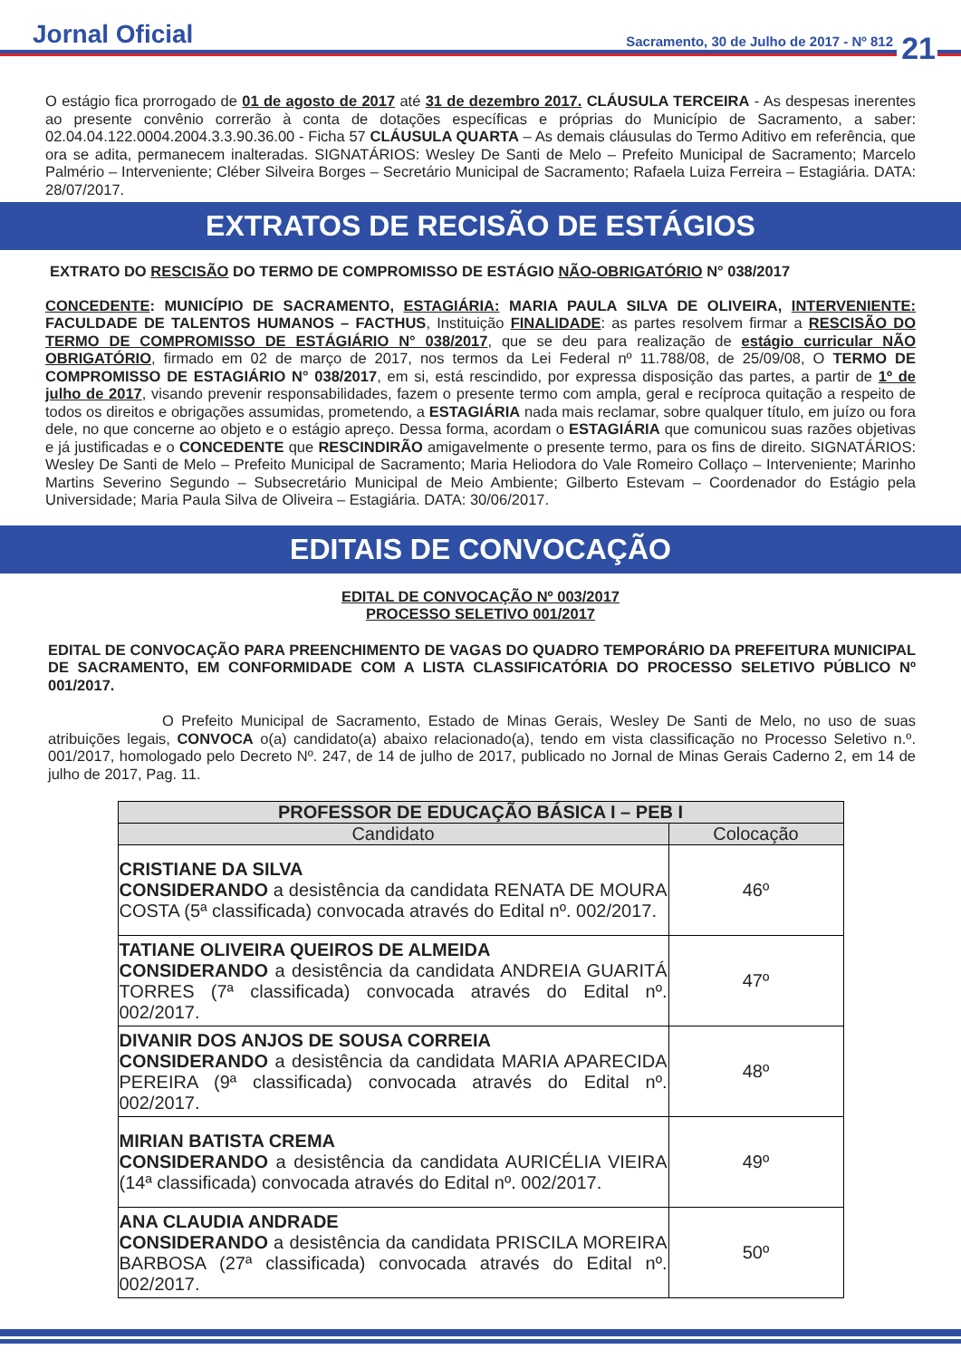Jornal Oficial
Sacramento, 30 de Julho de 2017 - Nº 812
21
O estágio fica prorrogado de 01 de agosto de 2017 até 31 de dezembro 2017. CLÁUSULA TERCEIRA - As despesas inerentes ao presente convênio correrão à conta de dotações específicas e próprias do Município de Sacramento, a saber: 02.04.04.122.0004.2004.3.3.90.36.00 - Ficha 57 CLÁUSULA QUARTA – As demais cláusulas do Termo Aditivo em referência, que ora se adita, permanecem inalteradas. SIGNATÁRIOS: Wesley De Santi de Melo – Prefeito Municipal de Sacramento; Marcelo Palmério – Interveniente; Cléber Silveira Borges – Secretário Municipal de Sacramento; Rafaela Luiza Ferreira – Estagiária. DATA: 28/07/2017.
EXTRATOS DE RECISÃO DE ESTÁGIOS
EXTRATO DO RESCISÃO DO TERMO DE COMPROMISSO DE ESTÁGIO NÃO-OBRIGATÓRIO N° 038/2017
CONCEDENTE: MUNICÍPIO DE SACRAMENTO, ESTAGIÁRIA: MARIA PAULA SILVA DE OLIVEIRA, INTERVENIENTE: FACULDADE DE TALENTOS HUMANOS – FACTHUS, Instituição FINALIDADE: as partes resolvem firmar a RESCISÃO DO TERMO DE COMPROMISSO DE ESTÁGIÁRIO N° 038/2017, que se deu para realização de estágio curricular NÃO OBRIGATÓRIO, firmado em 02 de março de 2017, nos termos da Lei Federal nº 11.788/08, de 25/09/08, O TERMO DE COMPROMISSO DE ESTAGIÁRIO N° 038/2017, em si, está rescindido, por expressa disposição das partes, a partir de 1º de julho de 2017, visando prevenir responsabilidades, fazem o presente termo com ampla, geral e recíproca quitação a respeito de todos os direitos e obrigações assumidas, prometendo, a ESTAGIÁRIA nada mais reclamar, sobre qualquer título, em juízo ou fora dele, no que concerne ao objeto e o estágio apreço. Dessa forma, acordam o ESTAGIÁRIA que comunicou suas razões objetivas e já justificadas e o CONCEDENTE que RESCINDIRÃO amigavelmente o presente termo, para os fins de direito. SIGNATÁRIOS: Wesley De Santi de Melo – Prefeito Municipal de Sacramento; Maria Heliodora do Vale Romeiro Collaço – Interveniente; Marinho Martins Severino Segundo – Subsecretário Municipal de Meio Ambiente; Gilberto Estevam – Coordenador do Estágio pela Universidade; Maria Paula Silva de Oliveira – Estagiária. DATA: 30/06/2017.
EDITAIS DE CONVOCAÇÃO
EDITAL DE CONVOCAÇÃO Nº 003/2017
PROCESSO SELETIVO 001/2017
EDITAL DE CONVOCAÇÃO PARA PREENCHIMENTO DE VAGAS DO QUADRO TEMPORÁRIO DA PREFEITURA MUNICIPAL DE SACRAMENTO, EM CONFORMIDADE COM A LISTA CLASSIFICATÓRIA DO PROCESSO SELETIVO PÚBLICO Nº 001/2017.
O Prefeito Municipal de Sacramento, Estado de Minas Gerais, Wesley De Santi de Melo, no uso de suas atribuições legais, CONVOCA o(a) candidato(a) abaixo relacionado(a), tendo em vista classificação no Processo Seletivo n.º. 001/2017, homologado pelo Decreto Nº. 247, de 14 de julho de 2017, publicado no Jornal de Minas Gerais Caderno 2, em 14 de julho de 2017, Pag. 11.
| PROFESSOR DE EDUCAÇÃO BÁSICA I – PEB I | |
| --- | --- |
| Candidato | Colocação |
| CRISTIANE DA SILVA CONSIDERANDO a desistência da candidata RENATA DE MOURA COSTA (5ª classificada) convocada através do Edital nº. 002/2017. | 46º |
| TATIANE OLIVEIRA QUEIROS DE ALMEIDA CONSIDERANDO a desistência da candidata ANDREIA GUARITÁ TORRES (7ª classificada) convocada através do Edital nº. 002/2017. | 47º |
| DIVANIR DOS ANJOS DE SOUSA CORREIA CONSIDERANDO a desistência da candidata MARIA APARECIDA PEREIRA (9ª classificada) convocada através do Edital nº. 002/2017. | 48º |
| MIRIAN BATISTA CREMA CONSIDERANDO a desistência da candidata AURICÉLIA VIEIRA (14ª classificada) convocada através do Edital nº. 002/2017. | 49º |
| ANA CLAUDIA ANDRADE CONSIDERANDO a desistência da candidata PRISCILA MOREIRA BARBOSA (27ª classificada) convocada através do Edital nº. 002/2017. | 50º |